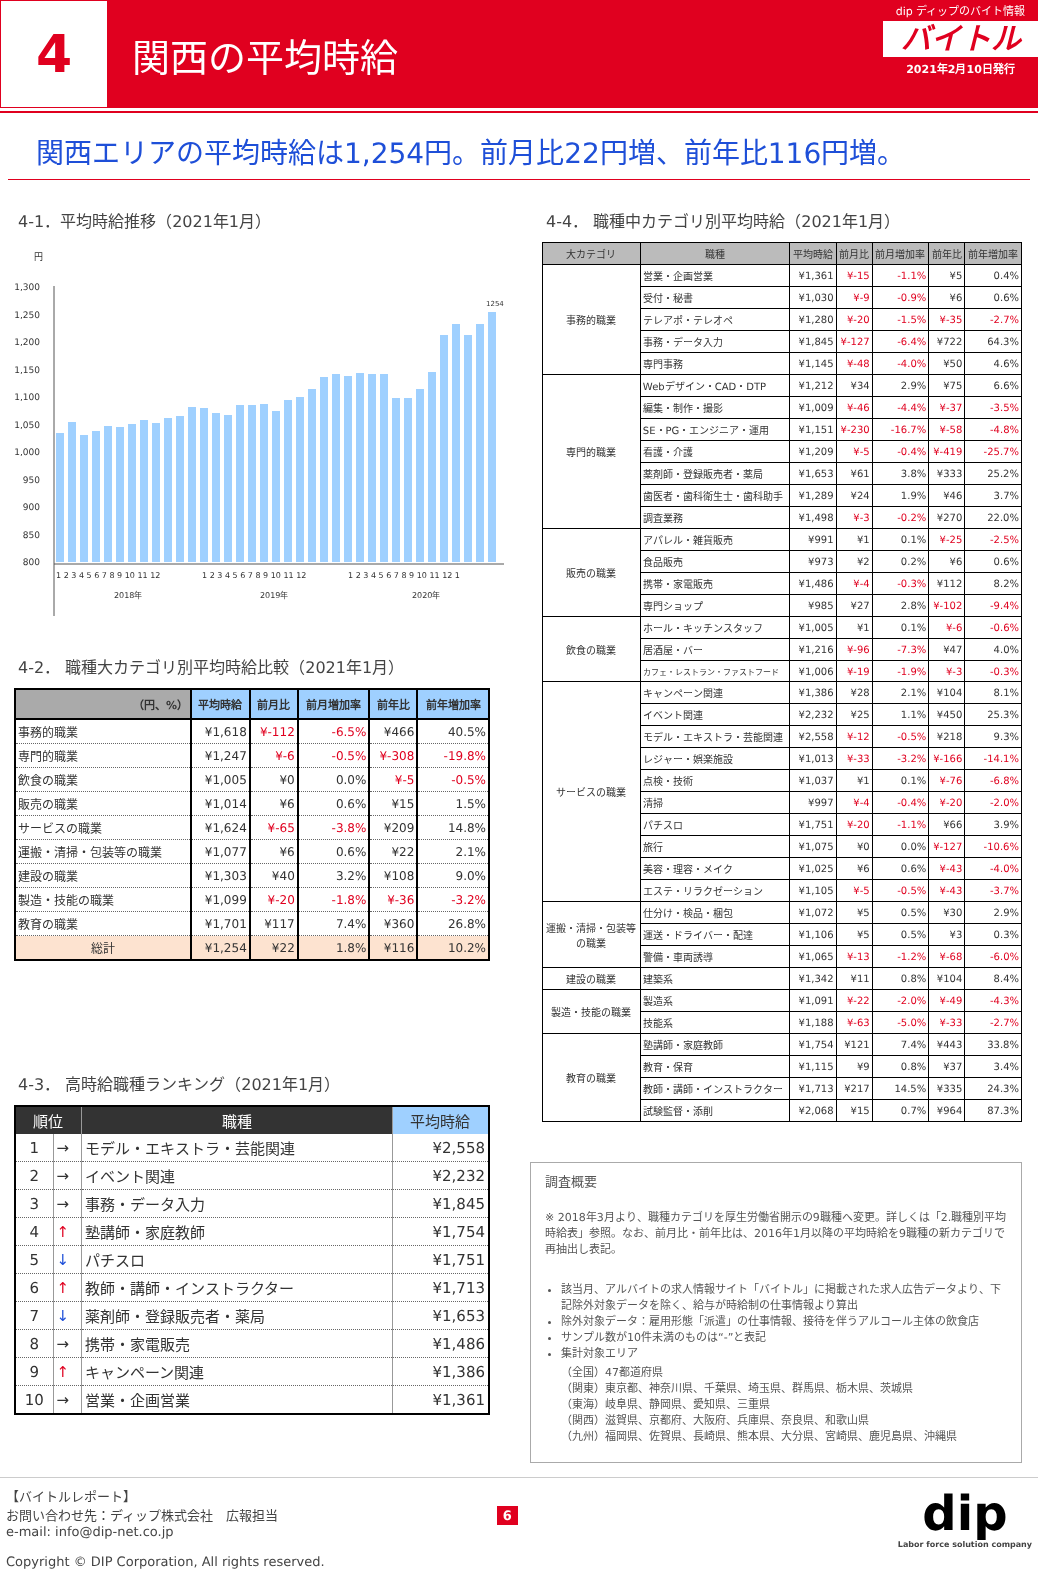4
関西の平均時給
dip ディップのバイト情報
バイトル
2021年2月10日発行
関西エリアの平均時給は1,254円。前月比22円増、前年比116円増。
4-1．平均時給推移（2021年1月）
円
1,300
1,250
1,200
1,150
1,100
1,050
1,000
950
900
850
800
1254
1 2 3 4 5 6 7 8 9 10 11 12
1 2 3 4 5 6 7 8 9 10 11 12
1 2 3 4 5 6 7 8 9 10 11 12 1
2018年
2019年
2020年
4-2． 職種大カテゴリ別平均時給比較（2021年1月）
| （円、%） | 平均時給 | 前月比 | 前月増加率 | 前年比 | 前年増加率 |
| --- | --- | --- | --- | --- | --- |
| 事務的職業 | ¥1,618 | ¥-112 | -6.5% | ¥466 | 40.5% |
| 専門的職業 | ¥1,247 | ¥-6 | -0.5% | ¥-308 | -19.8% |
| 飲食の職業 | ¥1,005 | ¥0 | 0.0% | ¥-5 | -0.5% |
| 販売の職業 | ¥1,014 | ¥6 | 0.6% | ¥15 | 1.5% |
| サービスの職業 | ¥1,624 | ¥-65 | -3.8% | ¥209 | 14.8% |
| 運搬・清掃・包装等の職業 | ¥1,077 | ¥6 | 0.6% | ¥22 | 2.1% |
| 建設の職業 | ¥1,303 | ¥40 | 3.2% | ¥108 | 9.0% |
| 製造・技能の職業 | ¥1,099 | ¥-20 | -1.8% | ¥-36 | -3.2% |
| 教育の職業 | ¥1,701 | ¥117 | 7.4% | ¥360 | 26.8% |
| 総計 | ¥1,254 | ¥22 | 1.8% | ¥116 | 10.2% |
4-3． 高時給職種ランキング（2021年1月）
| 順位 | | 職種 | 平均時給 |
| --- | --- | --- | --- |
| 1 | → | モデル・エキストラ・芸能関連 | ¥2,558 |
| 2 | → | イベント関連 | ¥2,232 |
| 3 | → | 事務・データ入力 | ¥1,845 |
| 4 | ↑ | 塾講師・家庭教師 | ¥1,754 |
| 5 | ↓ | パチスロ | ¥1,751 |
| 6 | ↑ | 教師・講師・インストラクター | ¥1,713 |
| 7 | ↓ | 薬剤師・登録販売者・薬局 | ¥1,653 |
| 8 | → | 携帯・家電販売 | ¥1,486 |
| 9 | ↑ | キャンペーン関連 | ¥1,386 |
| 10 | → | 営業・企画営業 | ¥1,361 |
4-4． 職種中カテゴリ別平均時給（2021年1月）
| 大カテゴリ | 職種 | 平均時給 | 前月比 | 前月増加率 | 前年比 | 前年増加率 |
| --- | --- | --- | --- | --- | --- | --- |
| 事務的職業 | 営業・企画営業 | ¥1,361 | ¥-15 | -1.1% | ¥5 | 0.4% |
| | 受付・秘書 | ¥1,030 | ¥-9 | -0.9% | ¥6 | 0.6% |
| | テレアポ・テレオペ | ¥1,280 | ¥-20 | -1.5% | ¥-35 | -2.7% |
| | 事務・データ入力 | ¥1,845 | ¥-127 | -6.4% | ¥722 | 64.3% |
| | 専門事務 | ¥1,145 | ¥-48 | -4.0% | ¥50 | 4.6% |
| 専門的職業 | Webデザイン・CAD・DTP | ¥1,212 | ¥34 | 2.9% | ¥75 | 6.6% |
| | 編集・制作・撮影 | ¥1,009 | ¥-46 | -4.4% | ¥-37 | -3.5% |
| | SE・PG・エンジニア・運用 | ¥1,151 | ¥-230 | -16.7% | ¥-58 | -4.8% |
| | 看護・介護 | ¥1,209 | ¥-5 | -0.4% | ¥-419 | -25.7% |
| | 薬剤師・登録販売者・薬局 | ¥1,653 | ¥61 | 3.8% | ¥333 | 25.2% |
| | 歯医者・歯科衛生士・歯科助手 | ¥1,289 | ¥24 | 1.9% | ¥46 | 3.7% |
| | 調査業務 | ¥1,498 | ¥-3 | -0.2% | ¥270 | 22.0% |
| 販売の職業 | アパレル・雑貨販売 | ¥991 | ¥1 | 0.1% | ¥-25 | -2.5% |
| | 食品販売 | ¥973 | ¥2 | 0.2% | ¥6 | 0.6% |
| | 携帯・家電販売 | ¥1,486 | ¥-4 | -0.3% | ¥112 | 8.2% |
| | 専門ショップ | ¥985 | ¥27 | 2.8% | ¥-102 | -9.4% |
| 飲食の職業 | ホール・キッチンスタッフ | ¥1,005 | ¥1 | 0.1% | ¥-6 | -0.6% |
| | 居酒屋・バー | ¥1,216 | ¥-96 | -7.3% | ¥47 | 4.0% |
| | カフェ・レストラン・ファストフード | ¥1,006 | ¥-19 | -1.9% | ¥-3 | -0.3% |
| サービスの職業 | キャンペーン関連 | ¥1,386 | ¥28 | 2.1% | ¥104 | 8.1% |
| | イベント関連 | ¥2,232 | ¥25 | 1.1% | ¥450 | 25.3% |
| | モデル・エキストラ・芸能関連 | ¥2,558 | ¥-12 | -0.5% | ¥218 | 9.3% |
| | レジャー・娯楽施設 | ¥1,013 | ¥-33 | -3.2% | ¥-166 | -14.1% |
| | 点検・技術 | ¥1,037 | ¥1 | 0.1% | ¥-76 | -6.8% |
| | 清掃 | ¥997 | ¥-4 | -0.4% | ¥-20 | -2.0% |
| | パチスロ | ¥1,751 | ¥-20 | -1.1% | ¥66 | 3.9% |
| | 旅行 | ¥1,075 | ¥0 | 0.0% | ¥-127 | -10.6% |
| | 美容・理容・メイク | ¥1,025 | ¥6 | 0.6% | ¥-43 | -4.0% |
| | エステ・リラクゼーション | ¥1,105 | ¥-5 | -0.5% | ¥-43 | -3.7% |
| 運搬・清掃・包装等 の職業 | 仕分け・検品・梱包 | ¥1,072 | ¥5 | 0.5% | ¥30 | 2.9% |
| | 運送・ドライバー・配達 | ¥1,106 | ¥5 | 0.5% | ¥3 | 0.3% |
| | 警備・車両誘導 | ¥1,065 | ¥-13 | -1.2% | ¥-68 | -6.0% |
| 建設の職業 | 建築系 | ¥1,342 | ¥11 | 0.8% | ¥104 | 8.4% |
| 製造・技能の職業 | 製造系 | ¥1,091 | ¥-22 | -2.0% | ¥-49 | -4.3% |
| | 技能系 | ¥1,188 | ¥-63 | -5.0% | ¥-33 | -2.7% |
| 教育の職業 | 塾講師・家庭教師 | ¥1,754 | ¥121 | 7.4% | ¥443 | 33.8% |
| | 教育・保育 | ¥1,115 | ¥9 | 0.8% | ¥37 | 3.4% |
| | 教師・講師・インストラクター | ¥1,713 | ¥217 | 14.5% | ¥335 | 24.3% |
| | 試験監督・添削 | ¥2,068 | ¥15 | 0.7% | ¥964 | 87.3% |
調査概要
※ 2018年3月より、職種カテゴリを厚生労働省開示の9職種へ変更。詳しくは「2.職種別平均時給表」参照。なお、前月比・前年比は、2016年1月以降の平均時給を9職種の新カテゴリで再抽出し表記。
該当月、アルバイトの求人情報サイト「バイトル」に掲載された求人広告データより、下記除外対象データを除く、給与が時給制の仕事情報より算出
除外対象データ：雇用形態「派遣」の仕事情報、接待を伴うアルコール主体の飲食店
サンプル数が10件未満のものは“-”と表記
集計対象エリア
（全国）47都道府県
（関東）東京都、神奈川県、千葉県、埼玉県、群馬県、栃木県、茨城県
（東海）岐阜県、静岡県、愛知県、三重県
（関西）滋賀県、京都府、大阪府、兵庫県、奈良県、和歌山県
（九州）福岡県、佐賀県、長崎県、熊本県、大分県、宮崎県、鹿児島県、沖縄県
【バイトルレポート】
お問い合わせ先：ディップ株式会社　広報担当
e-mail: info@dip-net.co.jp
Copyright © DIP Corporation, All rights reserved.
6
dip
Labor force solution company